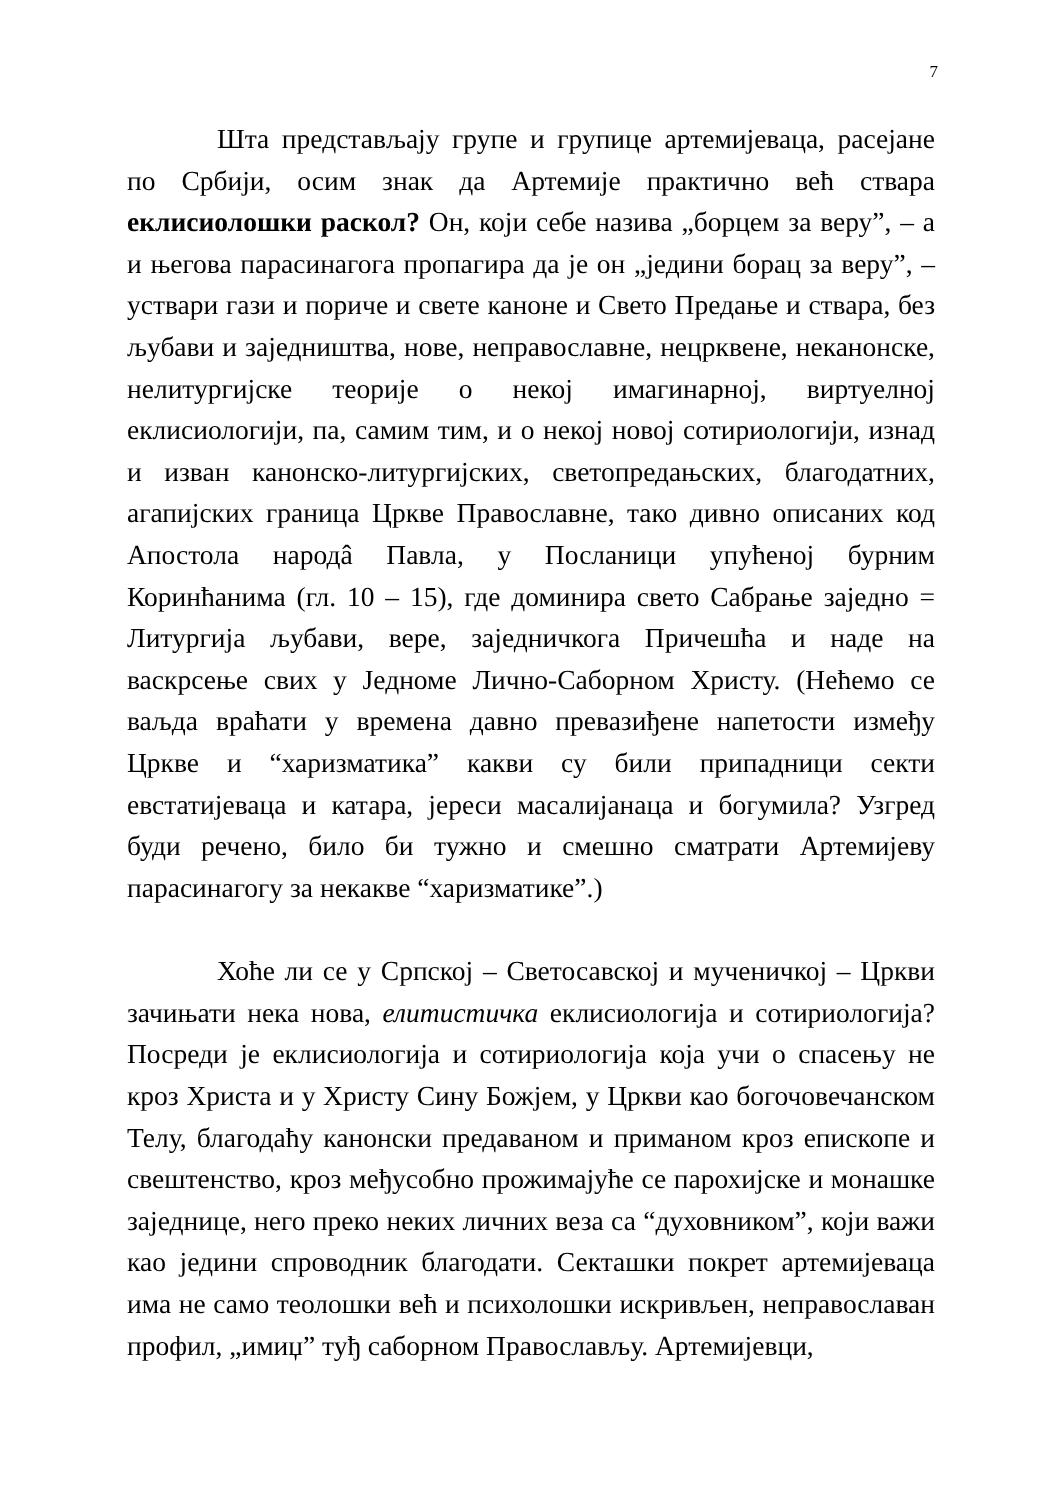7
Шта представљају групе и групице артемијеваца, расејане по Србији, осим знак да Артемије практично већ ствара еклисиолошки раскол? Он, који себе назива „борцем за веру”, – а и његова парасинагога пропагира да је он „једини борац за веру”, – уствари гази и пориче и свете каноне и Свето Предање и ствара, без љубави и заједништва, нове, неправославне, нецрквене, неканонске, нелитургијске теорије о некој имагинарној, виртуелној еклисиологији, па, самим тим, и о некој новој сотириологији, изнад и изван канонско-литургијских, светопредањских, благодатних, агапијских граница Цркве Православне, тако дивно описаних код Апостола народâ Павла, у Посланици упућеној бурним Коринћанима (гл. 10 – 15), где доминира свето Сабрање заједно = Литургија љубави, вере, заједничкога Причешћа и наде на васкрсење свих у Једноме Лично-Саборном Христу. (Нећемо се ваљда враћати у времена давно превазиђене напетости између Цркве и “харизматика” какви су били припадници секти евстатијеваца и катара, јереси масалијанаца и богумила? Узгред буди речено, било би тужно и смешно сматрати Артемијеву парасинагогу за некакве “харизматике”.)
Хоће ли се у Српској – Светосавској и мученичкој – Цркви зачињати нека нова, елитистичка еклисиологија и сотириологија? Посреди је еклисиологија и сотириологија која учи о спасењу не кроз Христа и у Христу Сину Божјем, у Цркви као богочовечанском Телу, благодаћу канонски предаваном и приманом кроз епископе и свештенство, кроз међусобно прожимајуће се парохијске и монашке заједнице, него преко неких личних веза са “духовником”, који важи као једини спроводник благодати. Секташки покрет артемијеваца има не само теолошки већ и психолошки искривљен, неправославан профил, „имиџ” туђ саборном Православљу. Артемијевци,